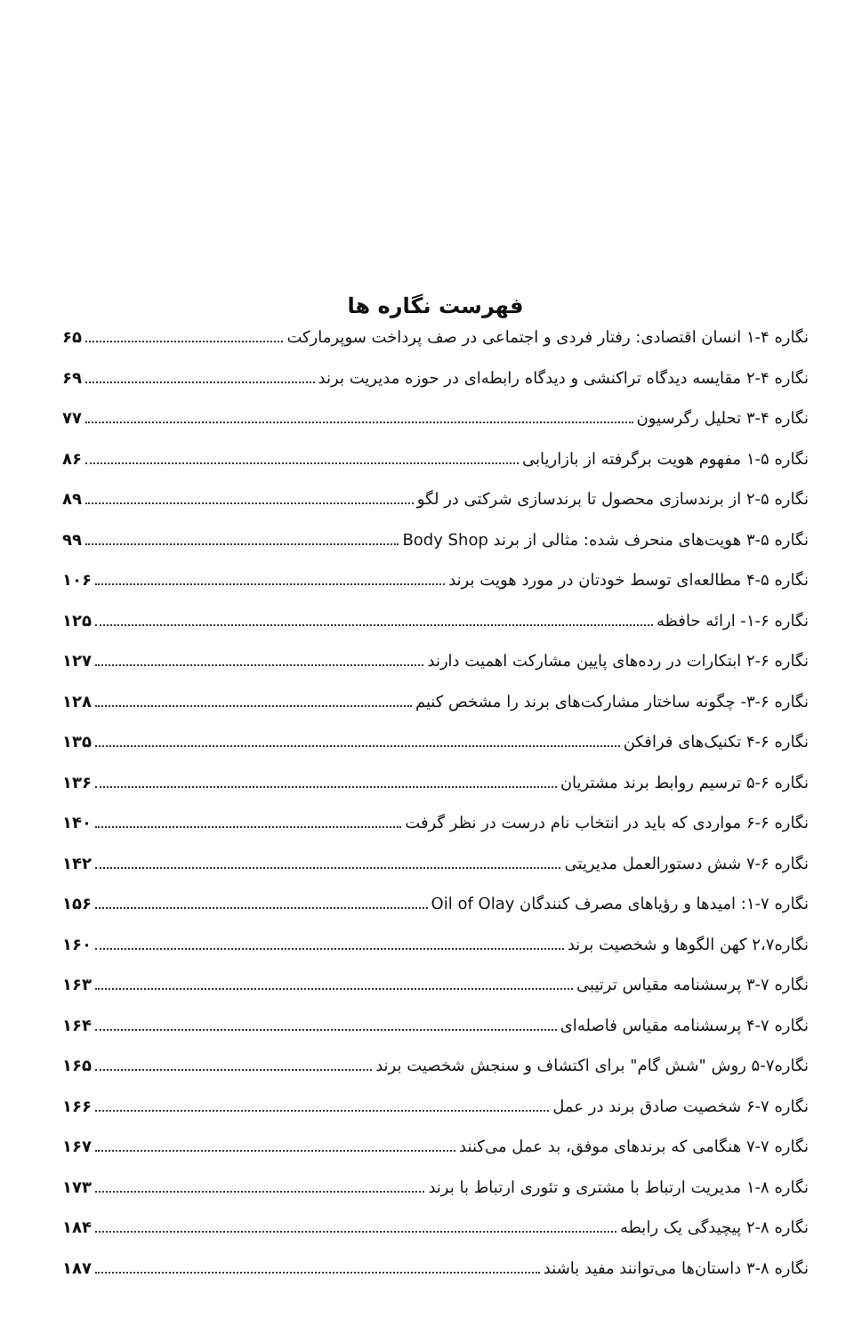فهرست نگاره ها
نگاره ۴-۱ انسان اقتصادی: رفتار فردی و اجتماعی در صف پرداخت سوپرمارکت ۶۵
نگاره ۴-۲ مقایسه دیدگاه تراکنشی و دیدگاه رابطه‌ای در حوزه مدیریت برند ۶۹
نگاره ۴-۳ تحلیل رگرسیون ۷۷
نگاره ۵-۱ مفهوم هویت برگرفته از بازاریابی ۸۶
نگاره ۵-۲ از برندسازی محصول تا برندسازی شرکتی در لگو ۸۹
نگاره ۵-۳ هویت‌های منحرف شده: مثالی از برند Body Shop ۹۹
نگاره ۵-۴ مطالعه‌ای توسط خودتان در مورد هویت برند ۱۰۶
نگاره ۶-۱- ارائه حافظه ۱۲۵
نگاره ۶-۲ ابتکارات در رده‌های پایین مشارکت اهمیت دارند ۱۲۷
نگاره ۶-۳- چگونه ساختار مشارکت‌های برند را مشخص کنیم ۱۲۸
نگاره ۶-۴ تکنیک‌های فرافکن ۱۳۵
نگاره ۶-۵ ترسیم روابط برند مشتریان ۱۳۶
نگاره ۶-۶ مواردی که باید در انتخاب نام درست در نظر گرفت ۱۴۰
نگاره ۶-۷ شش دستورالعمل مدیریتی ۱۴۲
نگاره ۷-۱: امیدها و رؤیاهای مصرف کنندگان Oil of Olay ۱۵۶
نگاره۲،۷ کهن الگوها و شخصیت برند ۱۶۰
نگاره ۷-۳ پرسشنامه مقیاس ترتیبی ۱۶۳
نگاره ۷-۴ پرسشنامه مقیاس فاصله‌ای ۱۶۴
نگاره۷-۵ روش "شش گام" برای اکتشاف و سنجش شخصیت برند ۱۶۵
نگاره ۷-۶ شخصیت صادق برند در عمل ۱۶۶
نگاره ۷-۷ هنگامی که برندهای موفق، بد عمل می‌کنند ۱۶۷
نگاره ۸-۱ مدیریت ارتباط با مشتری و تئوری ارتباط با برند ۱۷۳
نگاره ۸-۲ پیچیدگی یک رابطه ۱۸۴
نگاره ۸-۳ داستان‌ها می‌توانند مفید باشند ۱۸۷